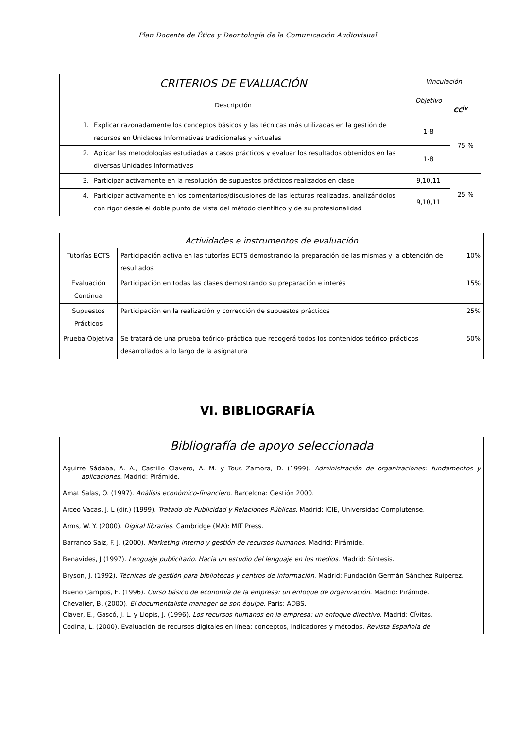Plan Docente de Ética y Deontología de la Comunicación Audiovisual
| CRITERIOS DE EVALUACIÓN | Vinculación | |
| --- | --- | --- |
| Descripción | Objetivo | CC<sup>iv</sup> |
| 1. Explicar razonadamente los conceptos básicos y las técnicas más utilizadas en la gestión de recursos en Unidades Informativas tradicionales y virtuales | 1-8 | 75 % |
| 2. Aplicar las metodologías estudiadas a casos prácticos y evaluar los resultados obtenidos en las diversas Unidades Informativas | 1-8 | |
| 3. Participar activamente en la resolución de supuestos prácticos realizados en clase | 9,10,11 | 25 % |
| 4. Participar activamente en los comentarios/discusiones de las lecturas realizadas, analizándolos con rigor desde el doble punto de vista del método científico y de su profesionalidad | 9,10,11 | |
| Actividades e instrumentos de evaluación | | |
| --- | --- | --- |
| Tutorías ECTS | Participación activa en las tutorías ECTS demostrando la preparación de las mismas y la obtención de resultados | 10% |
| Evaluación Continua | Participación en todas las clases demostrando su preparación e interés | 15% |
| Supuestos Prácticos | Participación en la realización y corrección de supuestos prácticos | 25% |
| Prueba Objetiva | Se tratará de una prueba teórico-práctica que recogerá todos los contenidos teórico-prácticos desarrollados a lo largo de la asignatura | 50% |
VI. BIBLIOGRAFÍA
| Bibliografía de apoyo seleccionada |
| --- |
| Aguirre Sádaba, A. A., Castillo Clavero, A. M. y Tous Zamora, D. (1999). Administración de organizaciones: fundamentos y aplicaciones. Madrid: Pirámide. Amat Salas, O. (1997). Análisis económico-financiero . Barcelona: Gestión 2000. Arceo Vacas, J. L (dir.) (1999). Tratado de Publicidad y Relaciones Públicas . Madrid: ICIE, Universidad Complutense. Arms, W. Y. (2000). Digital libraries . Cambridge (MA): MIT Press. Barranco Saiz, F. J. (2000). Marketing interno y gestión de recursos humanos . Madrid: Pirámide. Benavides, J (1997). Lenguaje publicitario. Hacia un estudio del lenguaje en los medios . Madrid: Síntesis. Bryson, J. (1992). Técnicas de gestión para bibliotecas y centros de información . Madrid: Fundación Germán Sánchez Ruiperez. Bueno Campos, E. (1996). Curso básico de economía de la empresa: un enfoque de organización . Madrid: Pirámide. Chevalier, B. (2000). El documentaliste manager de son équipe . Paris: ADBS. Claver, E., Gascó, J. L. y Llopis, J. (1996). Los recursos humanos en la empresa: un enfoque directivo . Madrid: Cívitas. Codina, L. (2000). Evaluación de recursos digitales en línea: conceptos, indicadores y métodos. Revista Española de |